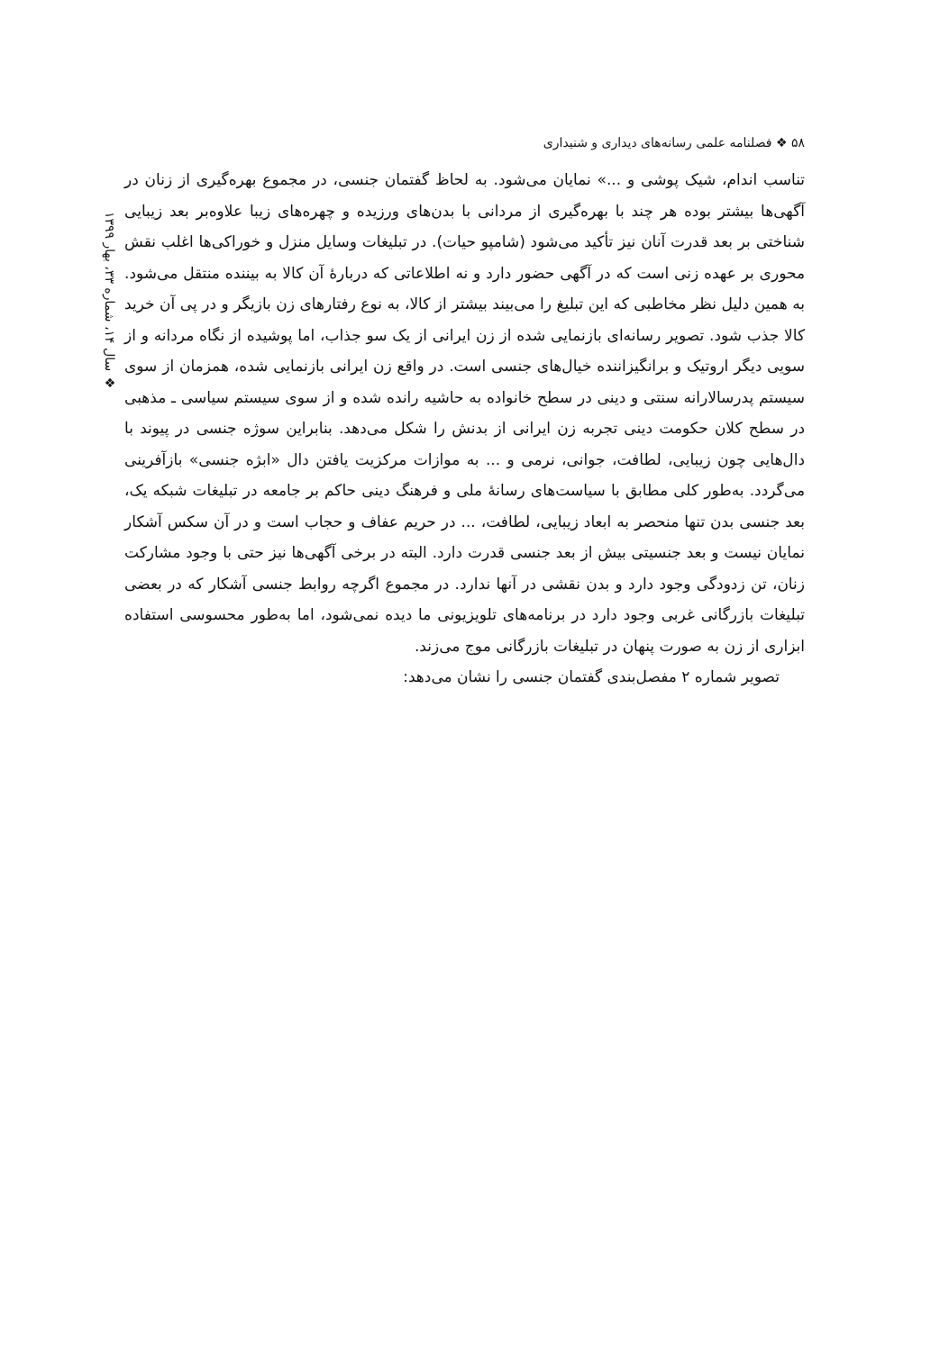۵۸ ❖ فصلنامه علمی رسانه‌های دیداری و شنیداری
❖ سال ۱۴، شماره ۳۳، بهار ۱۳۹۹
تناسب اندام، شیک پوشی و ...» نمایان می‌شود. به لحاظ گفتمان جنسی، در مجموع بهره‌گیری از زنان در آگهی‌ها بیشتر بوده هر چند با بهره‌گیری از مردانی با بدن‌های ورزیده و چهره‌های زیبا علاوه‌بر بعد زیبایی شناختی بر بعد قدرت آنان نیز تأکید می‌شود (شامپو حیات). در تبلیغات وسایل منزل و خوراکی‌ها اغلب نقش محوری بر عهده زنی است که در آگهی حضور دارد و نه اطلاعاتی که دربارهٔ آن کالا به بیننده منتقل می‌شود. به همین دلیل نظر مخاطبی که این تبلیغ را می‌بیند بیشتر از کالا، به نوع رفتارهای زن بازیگر و در پی آن خرید کالا جذب شود. تصویر رسانه‌ای بازنمایی شده از زن ایرانی از یک سو جذاب، اما پوشیده از نگاه مردانه و از سویی دیگر اروتیک و برانگیزاننده خیال‌های جنسی است. در واقع زن ایرانی بازنمایی شده، همزمان از سوی سیستم پدرسالارانه سنتی و دینی در سطح خانواده به حاشیه رانده شده و از سوی سیستم سیاسی ـ مذهبی در سطح کلان حکومت دینی تجربه زن ایرانی از بدنش را شکل می‌دهد. بنابراین سوژه جنسی در پیوند با دال‌هایی چون زیبایی، لطافت، جوانی، نرمی و ... به موازات مرکزیت یافتن دال «ابژه جنسی» بازآفرینی می‌گردد. به‌طور کلی مطابق با سیاست‌های رسانهٔ ملی و فرهنگ دینی حاکم بر جامعه در تبلیغات شبکه یک، بعد جنسی بدن تنها منحصر به ابعاد زیبایی، لطافت، ... در حریم عفاف و حجاب است و در آن سکس آشکار نمایان نیست و بعد جنسیتی بیش از بعد جنسی قدرت دارد. البته در برخی آگهی‌ها نیز حتی با وجود مشارکت زنان، تن زدودگی وجود دارد و بدن نقشی در آنها ندارد. در مجموع اگرچه روابط جنسی آشکار که در بعضی تبلیغات بازرگانی غربی وجود دارد در برنامه‌های تلویزیونی ما دیده نمی‌شود، اما به‌طور محسوسی استفاده ابزاری از زن به صورت پنهان در تبلیغات بازرگانی موج می‌زند.
تصویر شماره ۲ مفصل‌بندی گفتمان جنسی را نشان می‌دهد: